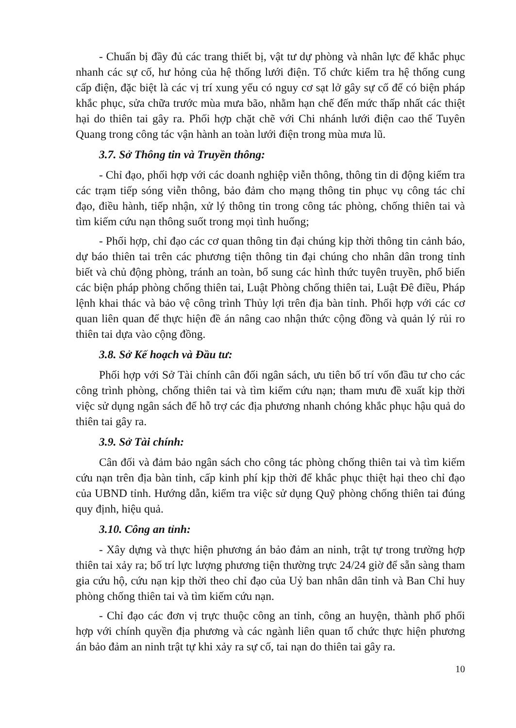- Chuẩn bị đầy đủ các trang thiết bị, vật tư dự phòng và nhân lực để khắc phục nhanh các sự cố, hư hỏng của hệ thống lưới điện. Tổ chức kiểm tra hệ thống cung cấp điện, đặc biệt là các vị trí xung yếu có nguy cơ sạt lở gây sự cố để có biện pháp khắc phục, sửa chữa trước mùa mưa bão, nhằm hạn chế đến mức thấp nhất các thiệt hại do thiên tai gây ra. Phối hợp chặt chẽ với Chi nhánh lưới điện cao thế Tuyên Quang trong công tác vận hành an toàn lưới điện trong mùa mưa lũ.
3.7. Sở Thông tin và Truyền thông:
- Chỉ đạo, phối hợp với các doanh nghiệp viễn thông, thông tin di động kiểm tra các trạm tiếp sóng viễn thông, bảo đảm cho mạng thông tin phục vụ công tác chỉ đạo, điều hành, tiếp nhận, xử lý thông tin trong công tác phòng, chống thiên tai và tìm kiếm cứu nạn thông suốt trong mọi tình huống;
- Phối hợp, chỉ đạo các cơ quan thông tin đại chúng kịp thời thông tin cảnh báo, dự báo thiên tai trên các phương tiện thông tin đại chúng cho nhân dân trong tỉnh biết và chủ động phòng, tránh an toàn, bổ sung các hình thức tuyên truyền, phổ biến các biện pháp phòng chống thiên tai, Luật Phòng chống thiên tai, Luật Đê điều, Pháp lệnh khai thác và bảo vệ công trình Thủy lợi trên địa bàn tỉnh. Phối hợp với các cơ quan liên quan để thực hiện đề án nâng cao nhận thức cộng đồng và quản lý rủi ro thiên tai dựa vào cộng đồng.
3.8. Sở Kế hoạch và Đầu tư:
Phối hợp với Sở Tài chính cân đối ngân sách, ưu tiên bố trí vốn đầu tư cho các công trình phòng, chống thiên tai và tìm kiếm cứu nạn; tham mưu đề xuất kịp thời việc sử dụng ngân sách để hỗ trợ các địa phương nhanh chóng khắc phục hậu quả do thiên tai gây ra.
3.9. Sở Tài chính:
Cân đối và đảm bảo ngân sách cho công tác phòng chống thiên tai và tìm kiếm cứu nạn trên địa bàn tỉnh, cấp kinh phí kịp thời để khắc phục thiệt hại theo chỉ đạo của UBND tỉnh. Hướng dẫn, kiểm tra việc sử dụng Quỹ phòng chống thiên tai đúng quy định, hiệu quả.
3.10. Công an tỉnh:
- Xây dựng và thực hiện phương án bảo đảm an ninh, trật tự trong trường hợp thiên tai xảy ra; bố trí lực lượng phương tiện thường trực 24/24 giờ để sẵn sàng tham gia cứu hộ, cứu nạn kịp thời theo chỉ đạo của Uỷ ban nhân dân tỉnh và Ban Chỉ huy phòng chống thiên tai và tìm kiếm cứu nạn.
- Chỉ đạo các đơn vị trực thuộc công an tỉnh, công an huyện, thành phố phối hợp với chính quyền địa phương và các ngành liên quan tổ chức thực hiện phương án bảo đảm an ninh trật tự khi xảy ra sự cố, tai nạn do thiên tai gây ra.
10